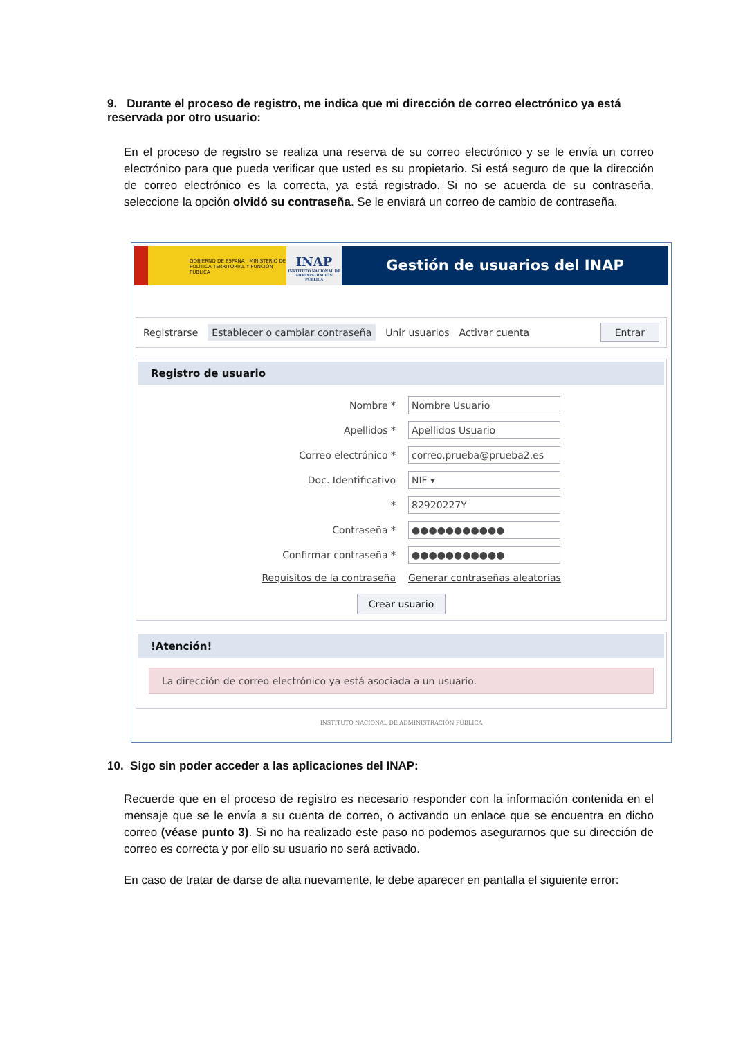9. Durante el proceso de registro, me indica que mi dirección de correo electrónico ya está reservada por otro usuario:
En el proceso de registro se realiza una reserva de su correo electrónico y se le envía un correo electrónico para que pueda verificar que usted es su propietario. Si está seguro de que la dirección de correo electrónico es la correcta, ya está registrado. Si no se acuerda de su contraseña, seleccione la opción olvidó su contraseña. Se le enviará un correo de cambio de contraseña.
GOBIERNO DE ESPAÑA MINISTERIO DE POLÍTICA TERRITORIAL Y FUNCIÓN PÚBLICA
INAP
INSTITUTO NACIONAL DE ADMINISTRACIÓN PÚBLICA
Gestión de usuarios del INAP
Registrarse Establecer o cambiar contraseña Unir usuarios Activar cuenta Entrar
Registro de usuario
Nombre * Nombre Usuario
Apellidos * Apellidos Usuario
Correo electrónico * correo.prueba@prueba2.es
Doc. Identificativo NIF ▾
* 82920227Y
Contraseña * ●●●●●●●●●●●
Confirmar contraseña * ●●●●●●●●●●●
Requisitos de la contraseña Generar contraseñas aleatorias
Crear usuario
!Atención!
La dirección de correo electrónico ya está asociada a un usuario.
INSTITUTO NACIONAL DE ADMINISTRACIÓN PÚBLICA
10. Sigo sin poder acceder a las aplicaciones del INAP:
Recuerde que en el proceso de registro es necesario responder con la información contenida en el mensaje que se le envía a su cuenta de correo, o activando un enlace que se encuentra en dicho correo (véase punto 3). Si no ha realizado este paso no podemos asegurarnos que su dirección de correo es correcta y por ello su usuario no será activado.
En caso de tratar de darse de alta nuevamente, le debe aparecer en pantalla el siguiente error: